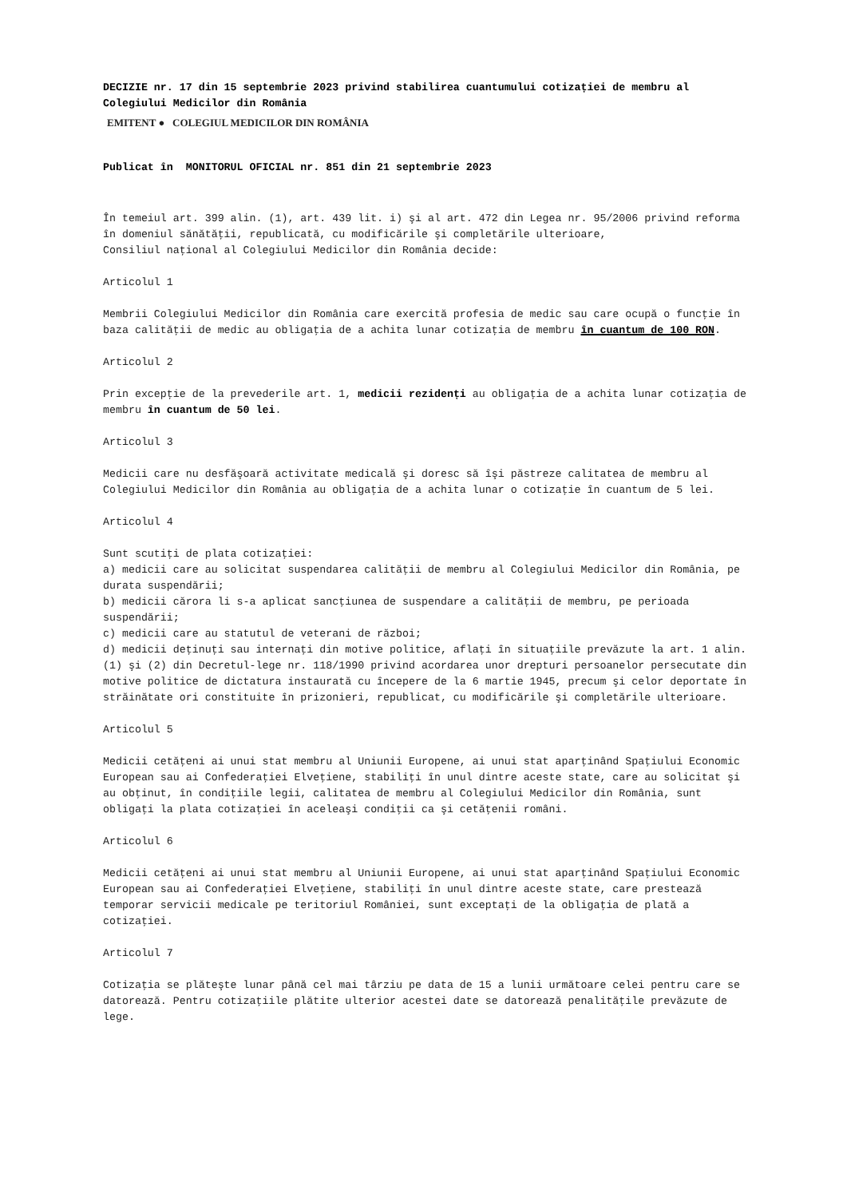DECIZIE nr. 17 din 15 septembrie 2023 privind stabilirea cuantumului cotizației de membru al Colegiului Medicilor din România
EMITENT ● COLEGIUL MEDICILOR DIN ROMÂNIA
Publicat în MONITORUL OFICIAL nr. 851 din 21 septembrie 2023
În temeiul art. 399 alin. (1), art. 439 lit. i) şi al art. 472 din Legea nr. 95/2006 privind reforma în domeniul sănătăţii, republicată, cu modificările şi completările ulterioare,
Consiliul naţional al Colegiului Medicilor din România decide:
Articolul 1
Membrii Colegiului Medicilor din România care exercită profesia de medic sau care ocupă o funcţie în baza calităţii de medic au obligaţia de a achita lunar cotizaţia de membru în cuantum de 100 RON.
Articolul 2
Prin excepţie de la prevederile art. 1, medicii rezidenți au obligaţia de a achita lunar cotizaţia de membru în cuantum de 50 lei.
Articolul 3
Medicii care nu desfăşoară activitate medicală şi doresc să îşi păstreze calitatea de membru al Colegiului Medicilor din România au obligaţia de a achita lunar o cotizaţie în cuantum de 5 lei.
Articolul 4
Sunt scutiţi de plata cotizaţiei:
a) medicii care au solicitat suspendarea calităţii de membru al Colegiului Medicilor din România, pe durata suspendării;
b) medicii cărora li s-a aplicat sancţiunea de suspendare a calităţii de membru, pe perioada suspendării;
c) medicii care au statutul de veterani de război;
d) medicii deţinuţi sau internaţi din motive politice, aflaţi în situaţiile prevăzute la art. 1 alin. (1) şi (2) din Decretul-lege nr. 118/1990 privind acordarea unor drepturi persoanelor persecutate din motive politice de dictatura instaurată cu începere de la 6 martie 1945, precum şi celor deportate în străinătate ori constituite în prizonieri, republicat, cu modificările şi completările ulterioare.
Articolul 5
Medicii cetăţeni ai unui stat membru al Uniunii Europene, ai unui stat aparţinând Spaţiului Economic European sau ai Confederaţiei Elveţiene, stabiliţi în unul dintre aceste state, care au solicitat şi au obţinut, în condiţiile legii, calitatea de membru al Colegiului Medicilor din România, sunt obligaţi la plata cotizaţiei în aceleaşi condiţii ca şi cetăţenii români.
Articolul 6
Medicii cetăţeni ai unui stat membru al Uniunii Europene, ai unui stat aparţinând Spaţiului Economic European sau ai Confederaţiei Elveţiene, stabiliţi în unul dintre aceste state, care prestează temporar servicii medicale pe teritoriul României, sunt exceptaţi de la obligaţia de plată a cotizaţiei.
Articolul 7
Cotizaţia se plăteşte lunar până cel mai târziu pe data de 15 a lunii următoare celei pentru care se datorează. Pentru cotizaţiile plătite ulterior acestei date se datorează penalităţile prevăzute de lege.